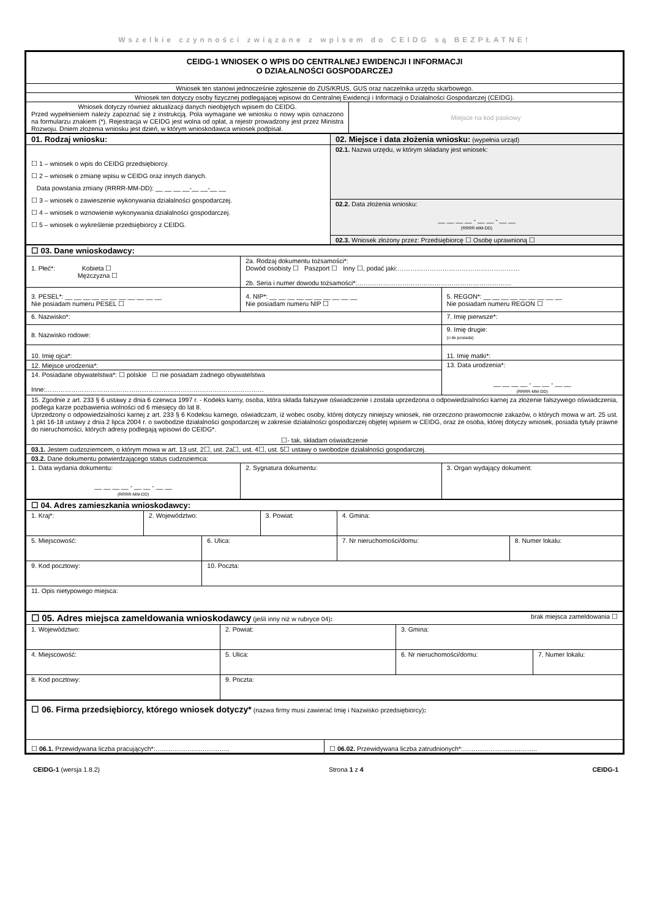Wszelkie czynności związane z wpisem do CEIDG są BEZPŁATNE!
| CEIDG-1 WNIOSEK O WPIS DO CENTRALNEJ EWIDENCJI I INFORMACJI O DZIAŁALNOŚCI GOSPODARCZEJ | |
| Wniosek ten stanowi jednocześnie zgłoszenie do ZUS/KRUS, GUS oraz naczelnika urzędu skarbowego. | |
| Wniosek ten dotyczy osoby fizycznej podlegającej wpisowi do Centralnej Ewidencji i Informacji o Działalności Gospodarczej (CEIDG). | |
| Wniosek dotyczy również aktualizacji danych nieobjętych wpisem do CEIDG. Przed wypełnieniem należy zapoznać się z instrukcją. Pola wymagane we wniosku o nowy wpis oznaczono na formularzu znakiem (*). Rejestracja w CEIDG jest wolna od opłat, a rejestr prowadzony jest przez Ministra Rozwoju. Dniem złożenia wniosku jest dzień, w którym wnioskodawca wniosek podpisał. | Miejsce na kod paskowy |
| 01. Rodzaj wniosku: | 02. Miejsce i data złożenia wniosku: (wypełnia urząd) |
| ☐ 1 – wniosek o wpis do CEIDG przedsiębiorcy. ☐ 2 – wniosek o zmianę wpisu w CEIDG oraz innych danych. Data powstania zmiany (RRRR-MM-DD): __ __ __ __-__ __-__ __ ☐ 3 – wniosek o zawieszenie wykonywania działalności gospodarczej. ☐ 4 – wniosek o wznowienie wykonywania działalności gospodarczej. ☐ 5 – wniosek o wykreślenie przedsiębiorcy z CEIDG. | 02.1. Nazwa urzędu, w którym składany jest wniosek: |
| | 02.2. Data złożenia wniosku: __ __ __ __ - __ __ - __ __ (RRRR-MM-DD) |
| | 02.3. Wniosek złożony przez: Przedsiębiorcę ☐ Osobę uprawnioną ☐ |
| ☐ 03. Dane wnioskodawcy: | | |
| 1. Płeć*: Kobieta ☐ Mężczyzna ☐ | 2a. Rodzaj dokumentu tożsamości*: Dowód osobisty ☐ Paszport ☐ Inny ☐, podać jaki:………………………………………………… 2b. Seria i numer dowodu tożsamości*:……………………………………………………………… | |
| 3. PESEL*: __ __ __ __ __ __ __ __ __ __ __ Nie posiadam numeru PESEL ☐ | 4. NIP*: __ __ __ __ __ __ __ __ __ __ Nie posiadam numeru NIP ☐ | 5. REGON*: __ __ __ __ __ __ __ __ __ Nie posiadam numeru REGON ☐ |
| 6. Nazwisko*: | | 7. Imię pierwsze*: |
| 8. Nazwisko rodowe: | | 9. Imię drugie: (o ile posiada) |
| 10. Imię ojca*: | | 11. Imię matki*: |
| 12. Miejsce urodzenia*: | | 13. Data urodzenia*: __ __ __ __ - __ __ - __ __ (RRRR-MM-DD) |
| 14. Posiadane obywatelstwa*: ☐ polskie ☐ nie posiadam żadnego obywatelstwa Inne:………………………………………………………………………………………… | | |
| 15. Zgodnie z art. 233 § 6 ustawy z dnia 6 czerwca 1997 r. - Kodeks karny, osoba, która składa fałszywe oświadczenie i została uprzedzona o odpowiedzialności karnej za złożenie fałszywego oświadczenia, podlega karze pozbawienia wolności od 6 miesięcy do lat 8. Uprzedzony o odpowiedzialności karnej z art. 233 § 6 Kodeksu karnego, oświadczam, iż wobec osoby, której dotyczy niniejszy wniosek, nie orzeczono prawomocnie zakazów, o których mowa w art. 25 ust. 1 pkt 16-18 ustawy z dnia 2 lipca 2004 r. o swobodzie działalności gospodarczej w zakresie działalności gospodarczej objętej wpisem w CEIDG, oraz że osoba, której dotyczy wniosek, posiada tytuły prawne do nieruchomości, których adresy podlegają wpisowi do CEIDG*. ☐- tak, składam oświadczenie | | |
| 03.1. Jestem cudzoziemcem, o którym mowa w art. 13 ust. 2☐, ust. 2a☐, ust. 4☐, ust. 5☐ ustawy o swobodzie działalności gospodarczej. | | |
| 03.2. Dane dokumentu potwierdzającego status cudzoziemca: | | |
| 1. Data wydania dokumentu: __ __ __ __ - __ __ - __ __ (RRRR-MM-DD) | 2. Sygnatura dokumentu: | 3. Organ wydający dokument: |
| ☐ 04. Adres zamieszkania wnioskodawcy: | | | | | |
| 1. Kraj*: | 2. Województwo: | | 3. Powiat: | 4. Gmina: | |
| 5. Miejscowość: | | 6. Ulica: | | 7. Nr nieruchomości/domu: | 8. Numer lokalu: |
| 9. Kod pocztowy: | | 10. Poczta: | | | |
| 11. Opis nietypowego miejsca: | | | | | |
| ☐ 05. Adres miejsca zameldowania wnioskodawcy (jeśli inny niż w rubryce 04) : brak miejsca zameldowania ☐ | | | |
| 1. Województwo: | 2. Powiat: | 3. Gmina: | |
| 4. Miejscowość: | 5. Ulica: | 6. Nr nieruchomości/domu: | 7. Numer lokalu: |
| 8. Kod pocztowy: | 9. Poczta: | | |
| ☐ 06. Firma przedsiębiorcy, którego wniosek dotyczy* (nazwa firmy musi zawierać Imię i Nazwisko przedsiębiorcy) : | |
| ☐ 06.1. Przewidywana liczba pracujących*:…………………………….. | ☐ 06.02. Przewidywana liczba zatrudnionych*:…………………………….. |
CEIDG-1 (wersja 1.8.2) Strona 1 z 4 CEIDG-1